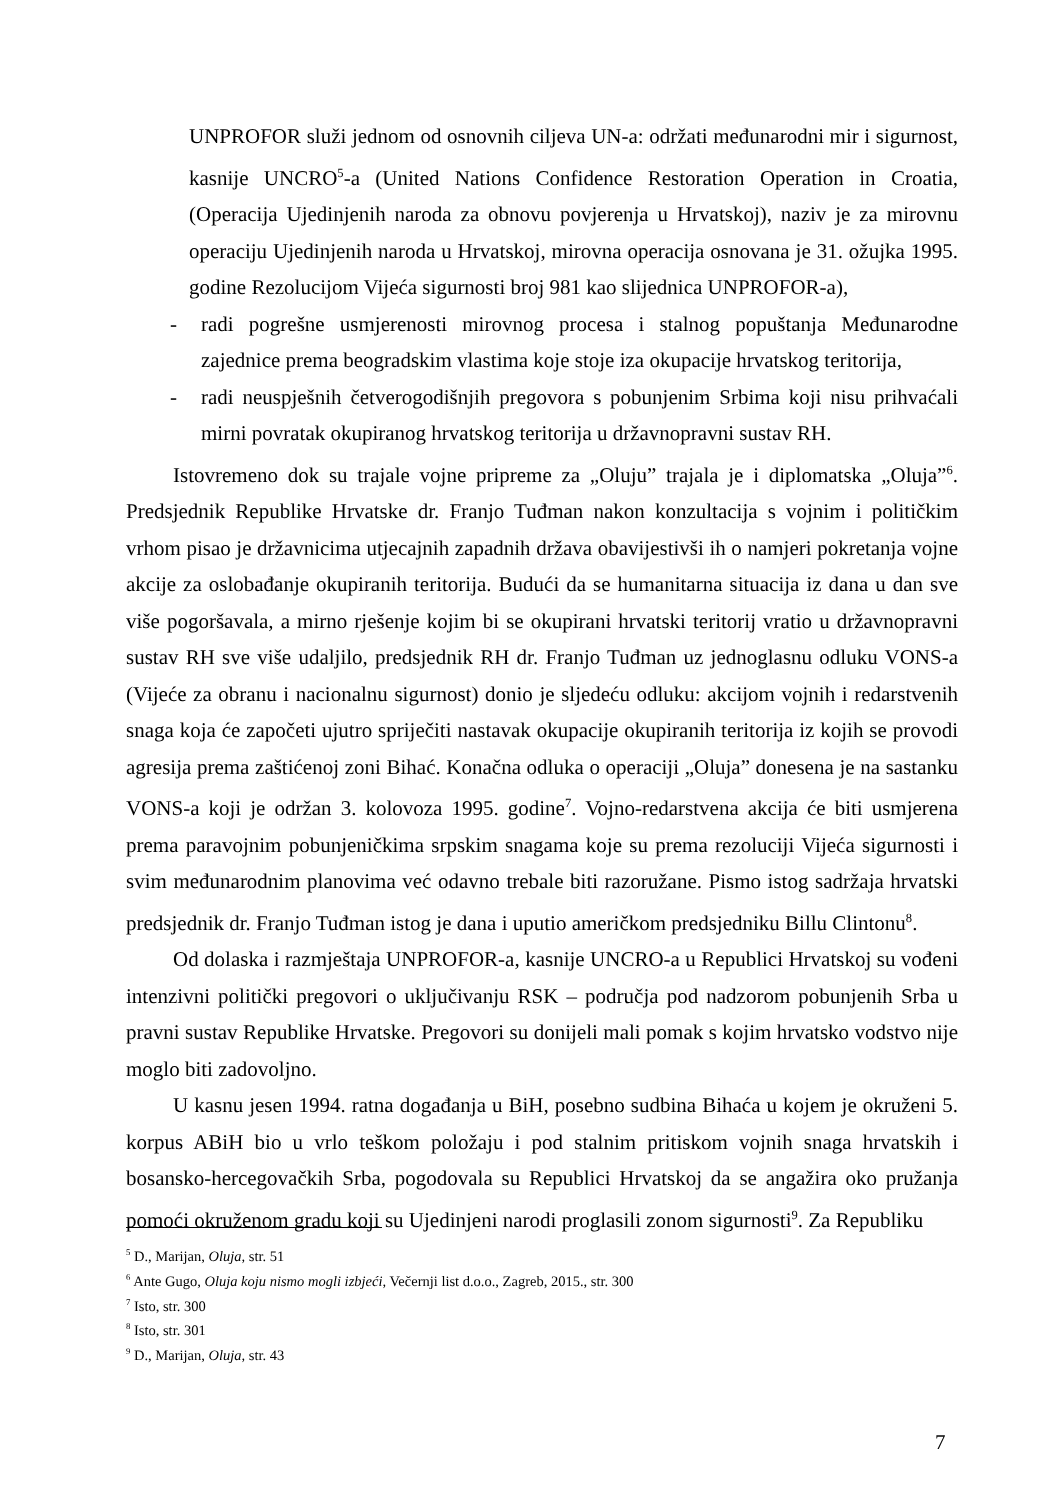UNPROFOR služi jednom od osnovnih ciljeva UN-a: održati međunarodni mir i sigurnost, kasnije UNCRO<sup>5</sup>-a (United Nations Confidence Restoration Operation in Croatia, (Operacija Ujedinjenih naroda za obnovu povjerenja u Hrvatskoj), naziv je za mirovnu operaciju Ujedinjenih naroda u Hrvatskoj, mirovna operacija osnovana je 31. ožujka 1995. godine Rezolucijom Vijeća sigurnosti broj 981 kao slijednica UNPROFOR-a),
- radi pogrešne usmjerenosti mirovnog procesa i stalnog popuštanja Međunarodne zajednice prema beogradskim vlastima koje stoje iza okupacije hrvatskog teritorija,
- radi neuspješnih četverogodišnjih pregovora s pobunjenim Srbima koji nisu prihvaćali mirni povratak okupiranog hrvatskog teritorija u državnopravni sustav RH.
Istovremeno dok su trajale vojne pripreme za „Oluju” trajala je i diplomatska „Oluja”<sup>6</sup>. Predsjednik Republike Hrvatske dr. Franjo Tuđman nakon konzultacija s vojnim i političkim vrhom pisao je državnicima utjecajnih zapadnih država obavijestivši ih o namjeri pokretanja vojne akcije za oslobađanje okupiranih teritorija. Budući da se humanitarna situacija iz dana u dan sve više pogoršavala, a mirno rješenje kojim bi se okupirani hrvatski teritorij vratio u državnopravni sustav RH sve više udaljilo, predsjednik RH dr. Franjo Tuđman uz jednoglasnu odluku VONS-a (Vijeće za obranu i nacionalnu sigurnost) donio je sljedeću odluku: akcijom vojnih i redarstvenih snaga koja će započeti ujutro spriječiti nastavak okupacije okupiranih teritorija iz kojih se provodi agresija prema zaštićenoj zoni Bihać. Konačna odluka o operaciji „Oluja” donesena je na sastanku VONS-a koji je održan 3. kolovoza 1995. godine<sup>7</sup>. Vojno-redarstvena akcija će biti usmjerena prema paravojnim pobunjeničkima srpskim snagama koje su prema rezoluciji Vijeća sigurnosti i svim međunarodnim planovima već odavno trebale biti razoružane. Pismo istog sadržaja hrvatski predsjednik dr. Franjo Tuđman istog je dana i uputio američkom predsjedniku Billu Clintonu<sup>8</sup>.
Od dolaska i razmještaja UNPROFOR-a, kasnije UNCRO-a u Republici Hrvatskoj su vođeni intenzivni politički pregovori o uključivanju RSK – područja pod nadzorom pobunjenih Srba u pravni sustav Republike Hrvatske. Pregovori su donijeli mali pomak s kojim hrvatsko vodstvo nije moglo biti zadovoljno.
U kasnu jesen 1994. ratna događanja u BiH, posebno sudbina Bihaća u kojem je okruženi 5. korpus ABiH bio u vrlo teškom položaju i pod stalnim pritiskom vojnih snaga hrvatskih i bosansko-hercegovačkih Srba, pogodovala su Republici Hrvatskoj da se angažira oko pružanja pomoći okruženom gradu koji su Ujedinjeni narodi proglasili zonom sigurnosti<sup>9</sup>. Za Republiku
<sup>5</sup> D., Marijan, Oluja, str. 51
<sup>6</sup> Ante Gugo, Oluja koju nismo mogli izbjeći, Večernji list d.o.o., Zagreb, 2015., str. 300
<sup>7</sup> Isto, str. 300
<sup>8</sup> Isto, str. 301
<sup>9</sup> D., Marijan, Oluja, str. 43
7